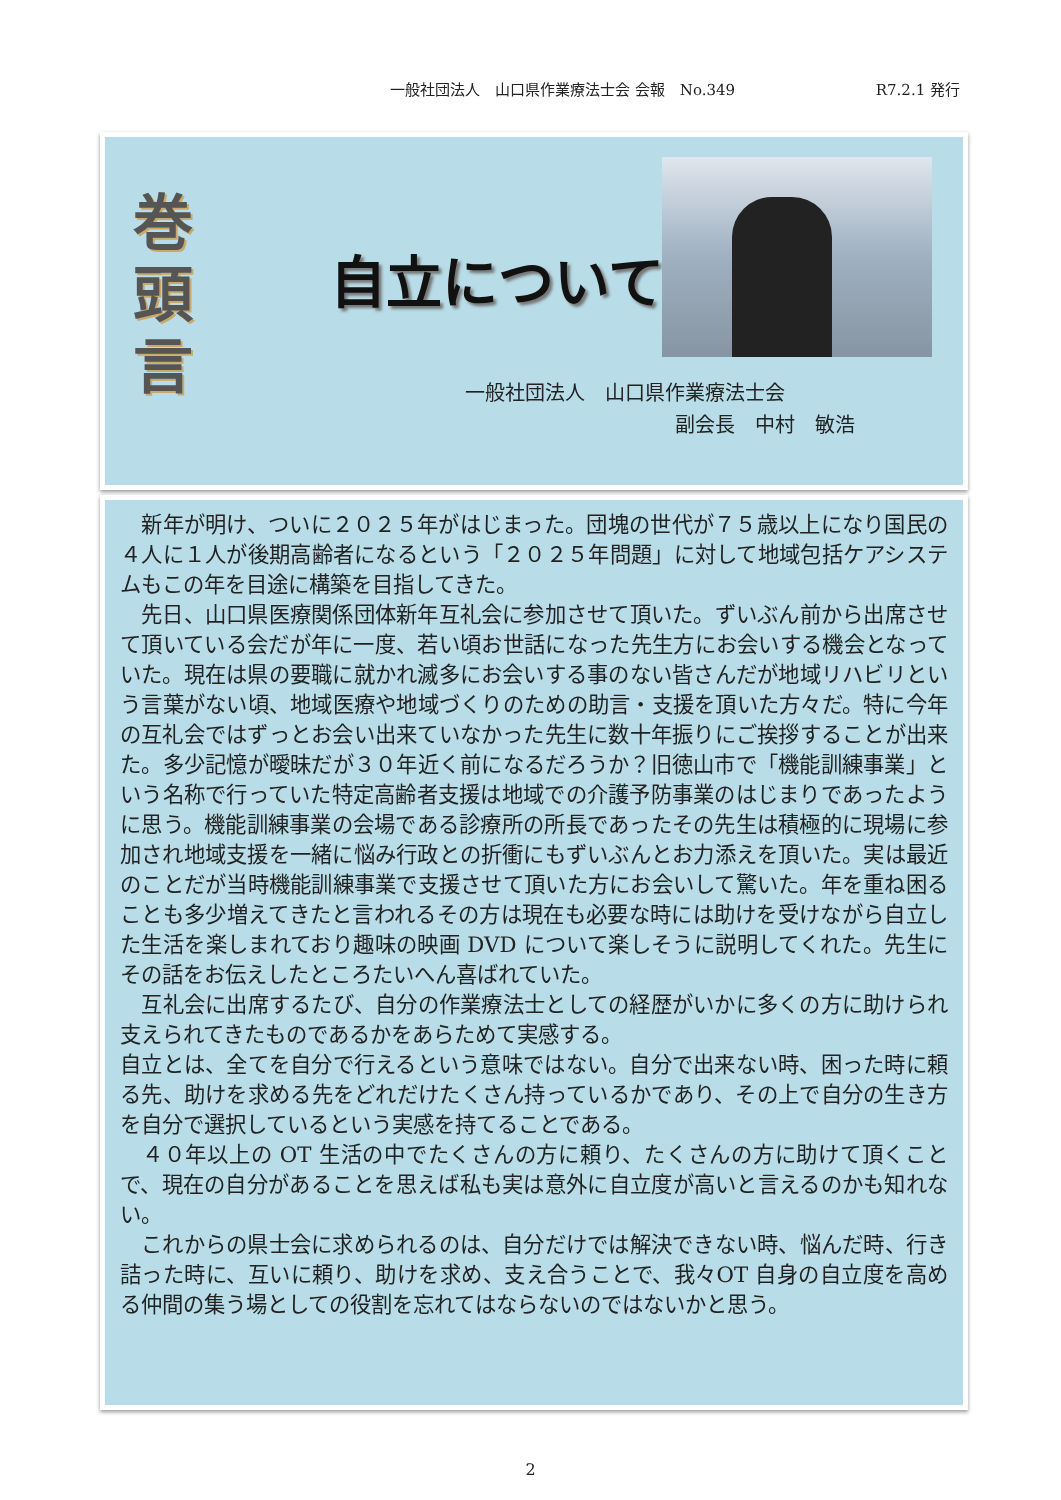一般社団法人　山口県作業療法士会 会報　No.349 R7.2.1 発行
巻
頭
言
自立について
一般社団法人　山口県作業療法士会
副会長　中村　敏浩
　新年が明け、ついに２０２５年がはじまった。団塊の世代が７５歳以上になり国民の４人に１人が後期高齢者になるという「２０２５年問題」に対して地域包括ケアシステムもこの年を目途に構築を目指してきた。
　先日、山口県医療関係団体新年互礼会に参加させて頂いた。ずいぶん前から出席させて頂いている会だが年に一度、若い頃お世話になった先生方にお会いする機会となっていた。現在は県の要職に就かれ滅多にお会いする事のない皆さんだが地域リハビリという言葉がない頃、地域医療や地域づくりのための助言・支援を頂いた方々だ。特に今年の互礼会ではずっとお会い出来ていなかった先生に数十年振りにご挨拶することが出来た。多少記憶が曖昧だが３０年近く前になるだろうか？旧徳山市で「機能訓練事業」という名称で行っていた特定高齢者支援は地域での介護予防事業のはじまりであったように思う。機能訓練事業の会場である診療所の所長であったその先生は積極的に現場に参加され地域支援を一緒に悩み行政との折衝にもずいぶんとお力添えを頂いた。実は最近のことだが当時機能訓練事業で支援させて頂いた方にお会いして驚いた。年を重ね困ることも多少増えてきたと言われるその方は現在も必要な時には助けを受けながら自立した生活を楽しまれており趣味の映画 DVD について楽しそうに説明してくれた。先生にその話をお伝えしたところたいへん喜ばれていた。
　互礼会に出席するたび、自分の作業療法士としての経歴がいかに多くの方に助けられ支えられてきたものであるかをあらためて実感する。
自立とは、全てを自分で行えるという意味ではない。自分で出来ない時、困った時に頼る先、助けを求める先をどれだけたくさん持っているかであり、その上で自分の生き方を自分で選択しているという実感を持てることである。
　４０年以上の OT 生活の中でたくさんの方に頼り、たくさんの方に助けて頂くことで、現在の自分があることを思えば私も実は意外に自立度が高いと言えるのかも知れない。
　これからの県士会に求められるのは、自分だけでは解決できない時、悩んだ時、行き詰った時に、互いに頼り、助けを求め、支え合うことで、我々OT 自身の自立度を高める仲間の集う場としての役割を忘れてはならないのではないかと思う。
2